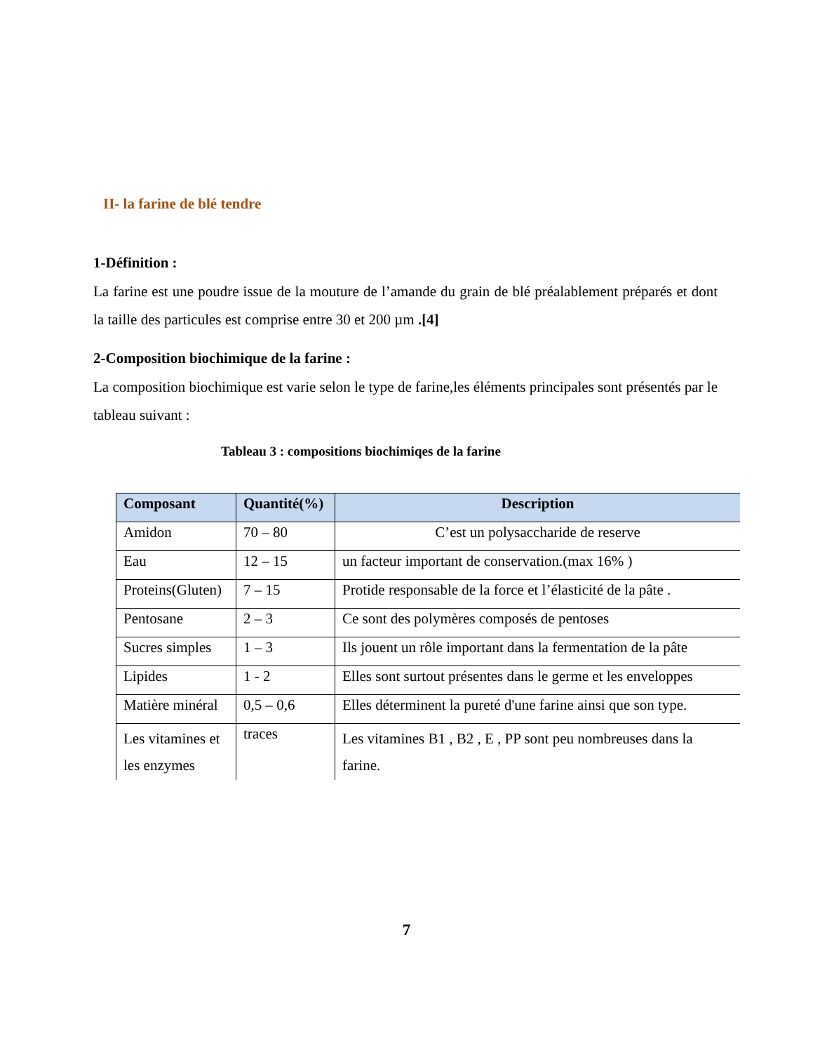II- la farine de blé tendre
1-Définition :
La farine est une poudre issue de la mouture de l’amande du grain de blé préalablement préparés et dont la taille des particules est comprise entre 30 et 200 µm .[4]
2-Composition biochimique de la farine :
La composition biochimique est varie selon le type de farine,les éléments principales sont présentés par le tableau suivant :
Tableau 3 : compositions biochimiqes de la farine
| Composant | Quantité(%) | Description |
| --- | --- | --- |
| Amidon | 70 – 80 | C’est un polysaccharide de reserve |
| Eau | 12 – 15 | un facteur important de conservation.(max 16% ) |
| Proteins(Gluten) | 7 – 15 | Protide responsable de la force et l’élasticité de la pâte . |
| Pentosane | 2 – 3 | Ce sont des polymères composés de pentoses |
| Sucres simples | 1 – 3 | Ils jouent un rôle important dans la fermentation de la pâte |
| Lipides | 1 - 2 | Elles sont surtout présentes dans le germe et les enveloppes |
| Matière minéral | 0,5 – 0,6 | Elles déterminent la pureté d'une farine ainsi que son type. |
| Les vitamines et les enzymes | traces | Les vitamines B1 , B2 , E , PP sont peu nombreuses dans la farine. |
7